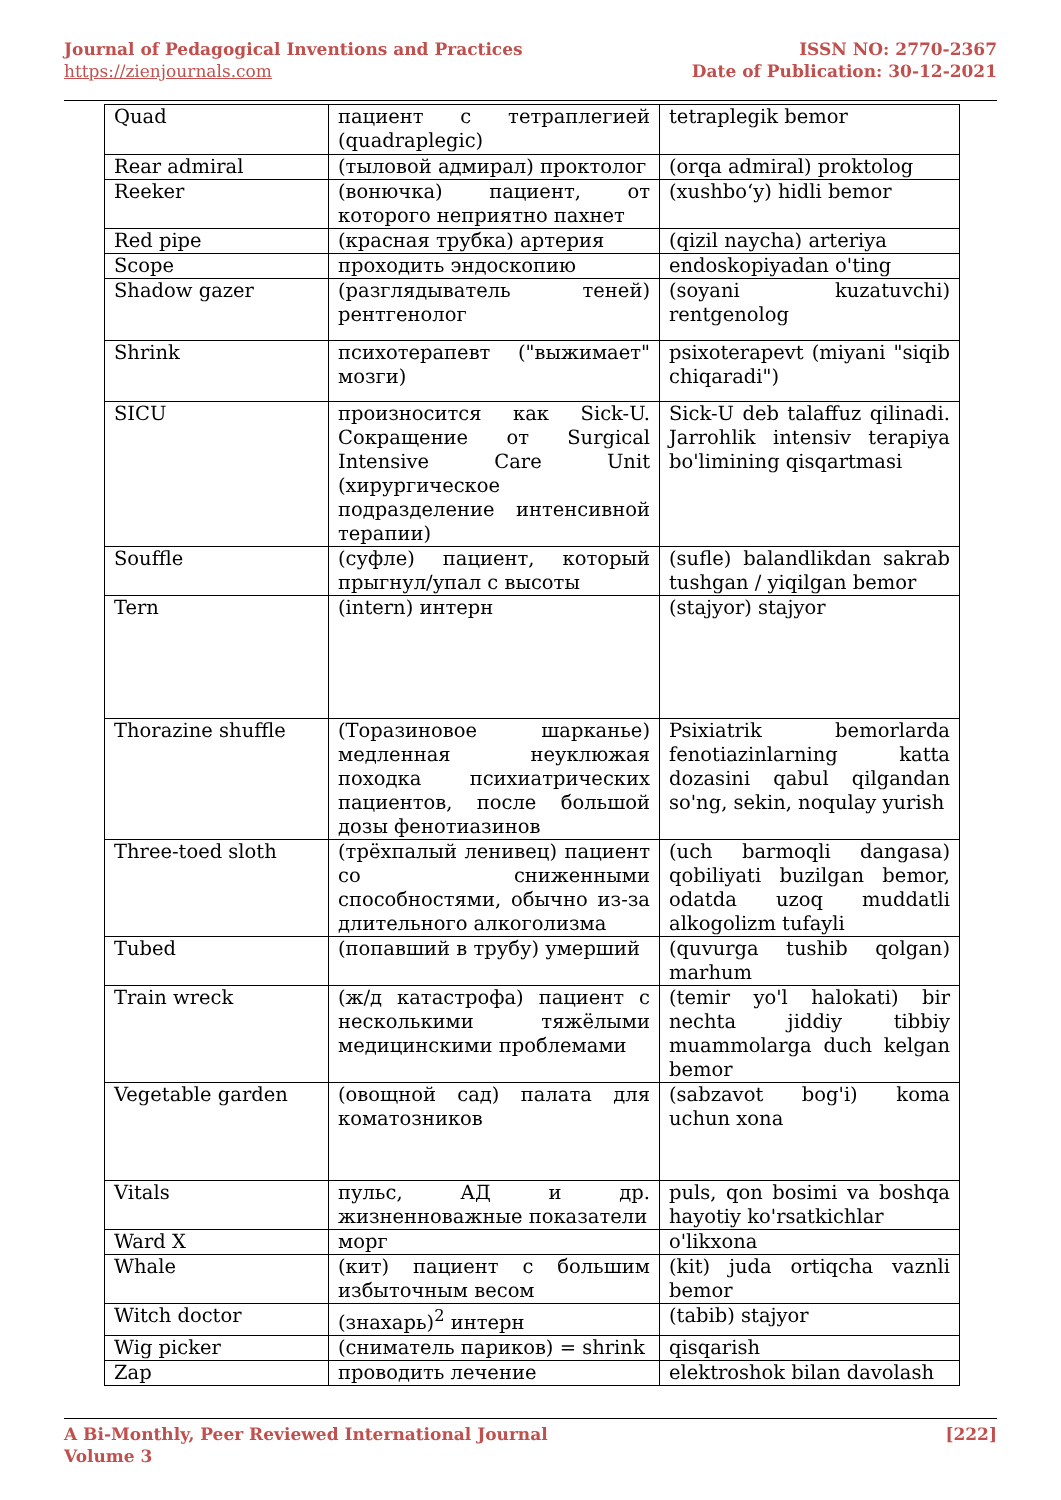Journal of Pedagogical Inventions and Practices
https://zienjournals.com
ISSN NO: 2770-2367
Date of Publication: 30-12-2021
| Quad | пациент с тетраплегией (quadraplegic) | tetraplegik bemor |
| Rear admiral | (тыловой адмирал) проктолог | (orqa admiral) proktolog |
| Reeker | (вонючка) пациент, от которого неприятно пахнет | (xushbo‘y) hidli bemor |
| Red pipe | (красная трубка) артерия | (qizil naycha) arteriya |
| Scope | проходить эндоскопию | endoskopiyadan o'ting |
| Shadow gazer | (разглядыватель теней) рентгенолог | (soyani kuzatuvchi) rentgenolog |
| Shrink | психотерапевт ("выжимает" мозги) | psixoterapevt (miyani "siqib chiqaradi") |
| SICU | произносится как Sick-U. Сокращение от Surgical Intensive Care Unit (хирургическое подразделение интенсивной терапии) | Sick-U deb talaffuz qilinadi. Jarrohlik intensiv terapiya bo'limining qisqartmasi |
| Souffle | (суфле) пациент, который прыгнул/упал с высоты | (sufle) balandlikdan sakrab tushgan / yiqilgan bemor |
| Tern | (intern) интерн | (stajyor) stajyor |
| Thorazine shuffle | (Торазиновое шарканье) медленная неуклюжая походка психиатрических пациентов, после большой дозы фенотиазинов | Psixiatrik bemorlarda fenotiazinlarning katta dozasini qabul qilgandan so'ng, sekin, noqulay yurish |
| Three-toed sloth | (трёхпалый ленивец) пациент со сниженными способностями, обычно из-за длительного алкоголизма | (uch barmoqli dangasa) qobiliyati buzilgan bemor, odatda uzoq muddatli alkogolizm tufayli |
| Tubed | (попавший в трубу) умерший | (quvurga tushib qolgan) marhum |
| Train wreck | (ж/д катастрофа) пациент с несколькими тяжёлыми медицинскими проблемами | (temir yo'l halokati) bir nechta jiddiy tibbiy muammolarga duch kelgan bemor |
| Vegetable garden | (овощной сад) палата для коматозников | (sabzavot bog'i) koma uchun xona |
| Vitals | пульс, АД и др. жизненноважные показатели | puls, qon bosimi va boshqa hayotiy ko'rsatkichlar |
| Ward X | морг | o'likxona |
| Whale | (кит) пациент с большим избыточным весом | (kit) juda ortiqcha vaznli bemor |
| Witch doctor | (знахарь)<sup>2</sup> интерн | (tabib) stajyor |
| Wig picker | (сниматель париков) = shrink | qisqarish |
| Zap | проводить лечение | elektroshok bilan davolash |
A Bi-Monthly, Peer Reviewed International Journal
Volume 3
[222]